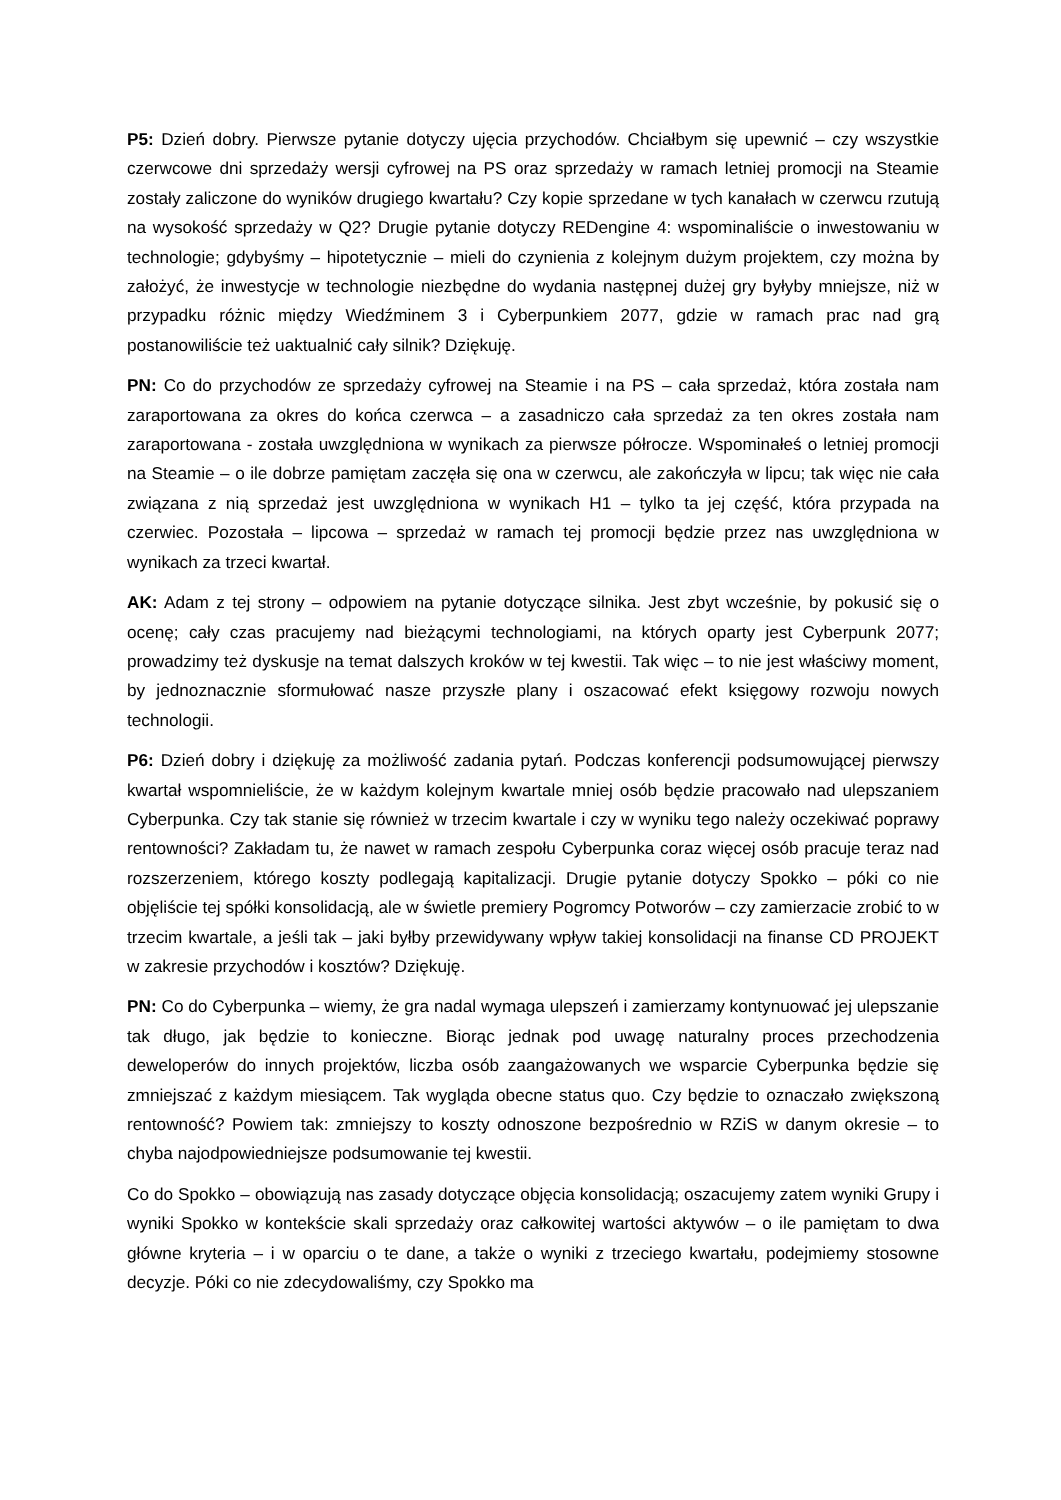P5: Dzień dobry. Pierwsze pytanie dotyczy ujęcia przychodów. Chciałbym się upewnić – czy wszystkie czerwcowe dni sprzedaży wersji cyfrowej na PS oraz sprzedaży w ramach letniej promocji na Steamie zostały zaliczone do wyników drugiego kwartału? Czy kopie sprzedane w tych kanałach w czerwcu rzutują na wysokość sprzedaży w Q2? Drugie pytanie dotyczy REDengine 4: wspominaliście o inwestowaniu w technologie; gdybyśmy – hipotetycznie – mieli do czynienia z kolejnym dużym projektem, czy można by założyć, że inwestycje w technologie niezbędne do wydania następnej dużej gry byłyby mniejsze, niż w przypadku różnic między Wiedźminem 3 i Cyberpunkiem 2077, gdzie w ramach prac nad grą postanowiliście też uaktualnić cały silnik? Dziękuję.
PN: Co do przychodów ze sprzedaży cyfrowej na Steamie i na PS – cała sprzedaż, która została nam zaraportowana za okres do końca czerwca – a zasadniczo cała sprzedaż za ten okres została nam zaraportowana - została uwzględniona w wynikach za pierwsze półrocze. Wspominałeś o letniej promocji na Steamie – o ile dobrze pamiętam zaczęła się ona w czerwcu, ale zakończyła w lipcu; tak więc nie cała związana z nią sprzedaż jest uwzględniona w wynikach H1 – tylko ta jej część, która przypada na czerwiec. Pozostała – lipcowa – sprzedaż w ramach tej promocji będzie przez nas uwzględniona w wynikach za trzeci kwartał.
AK: Adam z tej strony – odpowiem na pytanie dotyczące silnika. Jest zbyt wcześnie, by pokusić się o ocenę; cały czas pracujemy nad bieżącymi technologiami, na których oparty jest Cyberpunk 2077; prowadzimy też dyskusje na temat dalszych kroków w tej kwestii. Tak więc – to nie jest właściwy moment, by jednoznacznie sformułować nasze przyszłe plany i oszacować efekt księgowy rozwoju nowych technologii.
P6: Dzień dobry i dziękuję za możliwość zadania pytań. Podczas konferencji podsumowującej pierwszy kwartał wspomnieliście, że w każdym kolejnym kwartale mniej osób będzie pracowało nad ulepszaniem Cyberpunka. Czy tak stanie się również w trzecim kwartale i czy w wyniku tego należy oczekiwać poprawy rentowności? Zakładam tu, że nawet w ramach zespołu Cyberpunka coraz więcej osób pracuje teraz nad rozszerzeniem, którego koszty podlegają kapitalizacji. Drugie pytanie dotyczy Spokko – póki co nie objęliście tej spółki konsolidacją, ale w świetle premiery Pogromcy Potworów – czy zamierzacie zrobić to w trzecim kwartale, a jeśli tak – jaki byłby przewidywany wpływ takiej konsolidacji na finanse CD PROJEKT w zakresie przychodów i kosztów? Dziękuję.
PN: Co do Cyberpunka – wiemy, że gra nadal wymaga ulepszeń i zamierzamy kontynuować jej ulepszanie tak długo, jak będzie to konieczne. Biorąc jednak pod uwagę naturalny proces przechodzenia deweloperów do innych projektów, liczba osób zaangażowanych we wsparcie Cyberpunka będzie się zmniejszać z każdym miesiącem. Tak wygląda obecne status quo. Czy będzie to oznaczało zwiększoną rentowność? Powiem tak: zmniejszy to koszty odnoszone bezpośrednio w RZiS w danym okresie – to chyba najodpowiedniejsze podsumowanie tej kwestii.
Co do Spokko – obowiązują nas zasady dotyczące objęcia konsolidacją; oszacujemy zatem wyniki Grupy i wyniki Spokko w kontekście skali sprzedaży oraz całkowitej wartości aktywów – o ile pamiętam to dwa główne kryteria – i w oparciu o te dane, a także o wyniki z trzeciego kwartału, podejmiemy stosowne decyzje. Póki co nie zdecydowaliśmy, czy Spokko ma